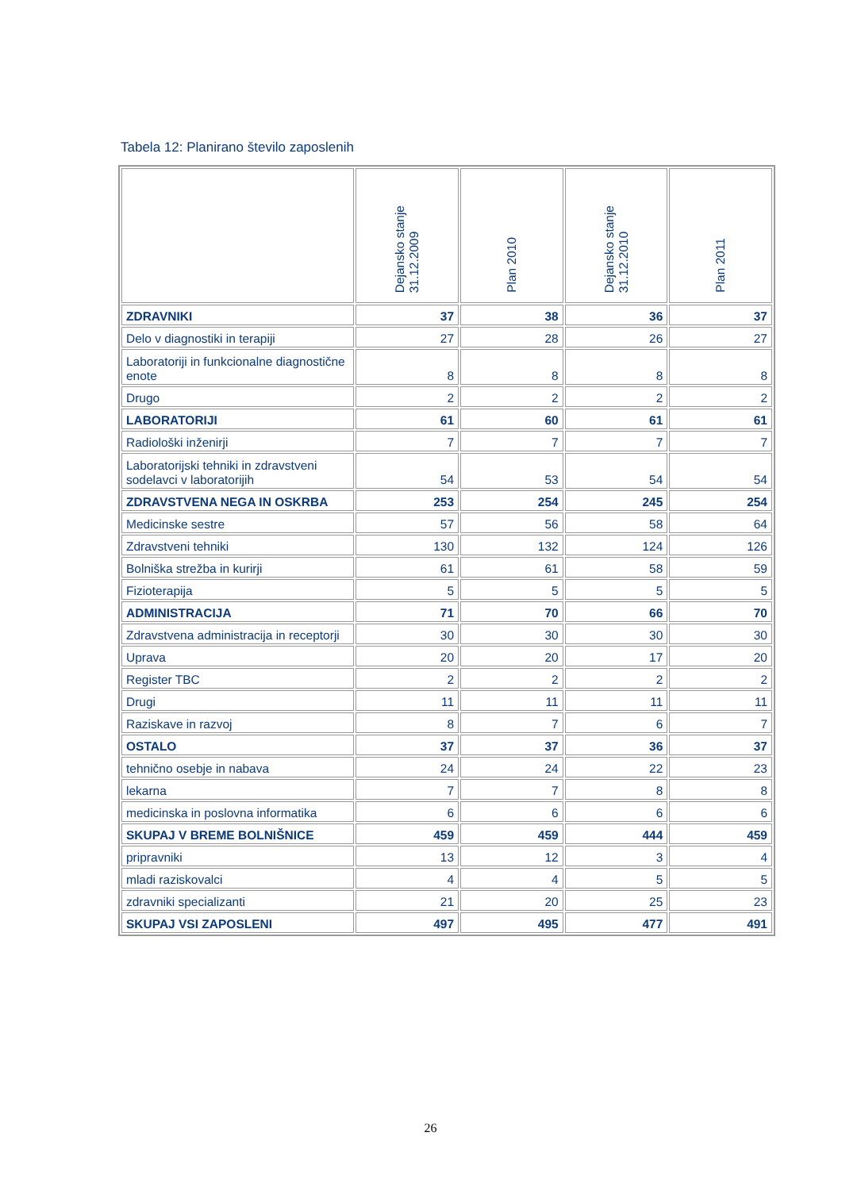Tabela 12: Planirano število zaposlenih
| | Dejansko stanje 31.12.2009 | Plan 2010 | Dejansko stanje 31.12.2010 | Plan 2011 |
| --- | --- | --- | --- | --- |
| ZDRAVNIKI | 37 | 38 | 36 | 37 |
| Delo v diagnostiki in terapiji | 27 | 28 | 26 | 27 |
| Laboratoriji in funkcionalne diagnostične enote | 8 | 8 | 8 | 8 |
| Drugo | 2 | 2 | 2 | 2 |
| LABORATORIJI | 61 | 60 | 61 | 61 |
| Radiološki inženirji | 7 | 7 | 7 | 7 |
| Laboratorijski tehniki in zdravstveni sodelavci v laboratorijih | 54 | 53 | 54 | 54 |
| ZDRAVSTVENA NEGA IN OSKRBA | 253 | 254 | 245 | 254 |
| Medicinske sestre | 57 | 56 | 58 | 64 |
| Zdravstveni tehniki | 130 | 132 | 124 | 126 |
| Bolniška strežba in kurirji | 61 | 61 | 58 | 59 |
| Fizioterapija | 5 | 5 | 5 | 5 |
| ADMINISTRACIJA | 71 | 70 | 66 | 70 |
| Zdravstvena administracija in receptorji | 30 | 30 | 30 | 30 |
| Uprava | 20 | 20 | 17 | 20 |
| Register TBC | 2 | 2 | 2 | 2 |
| Drugi | 11 | 11 | 11 | 11 |
| Raziskave in razvoj | 8 | 7 | 6 | 7 |
| OSTALO | 37 | 37 | 36 | 37 |
| tehnično osebje in nabava | 24 | 24 | 22 | 23 |
| lekarna | 7 | 7 | 8 | 8 |
| medicinska in poslovna informatika | 6 | 6 | 6 | 6 |
| SKUPAJ V BREME BOLNIŠNICE | 459 | 459 | 444 | 459 |
| pripravniki | 13 | 12 | 3 | 4 |
| mladi raziskovalci | 4 | 4 | 5 | 5 |
| zdravniki specializanti | 21 | 20 | 25 | 23 |
| SKUPAJ VSI ZAPOSLENI | 497 | 495 | 477 | 491 |
26